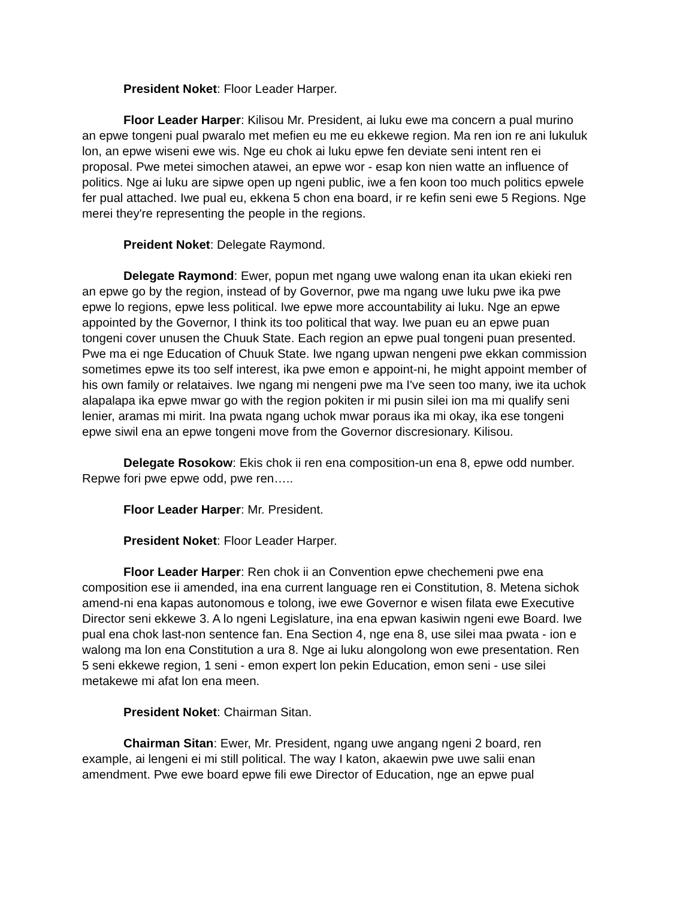President Noket: Floor Leader Harper.
Floor Leader Harper: Kilisou Mr. President, ai luku ewe ma concern a pual murino an epwe tongeni pual pwaralo met mefien eu me eu ekkewe region. Ma ren ion re ani lukuluk lon, an epwe wiseni ewe wis. Nge eu chok ai luku epwe fen deviate seni intent ren ei proposal. Pwe metei simochen atawei, an epwe wor - esap kon nien watte an influence of politics. Nge ai luku are sipwe open up ngeni public, iwe a fen koon too much politics epwele fer pual attached. Iwe pual eu, ekkena 5 chon ena board, ir re kefin seni ewe 5 Regions. Nge merei they're representing the people in the regions.
Preident Noket: Delegate Raymond.
Delegate Raymond: Ewer, popun met ngang uwe walong enan ita ukan ekieki ren an epwe go by the region, instead of by Governor, pwe ma ngang uwe luku pwe ika pwe epwe lo regions, epwe less political. Iwe epwe more accountability ai luku. Nge an epwe appointed by the Governor, I think its too political that way. Iwe puan eu an epwe puan tongeni cover unusen the Chuuk State. Each region an epwe pual tongeni puan presented. Pwe ma ei nge Education of Chuuk State. Iwe ngang upwan nengeni pwe ekkan commission sometimes epwe its too self interest, ika pwe emon e appoint-ni, he might appoint member of his own family or relataives. Iwe ngang mi nengeni pwe ma I've seen too many, iwe ita uchok alapalapa ika epwe mwar go with the region pokiten ir mi pusin silei ion ma mi qualify seni lenier, aramas mi mirit. Ina pwata ngang uchok mwar poraus ika mi okay, ika ese tongeni epwe siwil ena an epwe tongeni move from the Governor discresionary. Kilisou.
Delegate Rosokow: Ekis chok ii ren ena composition-un ena 8, epwe odd number. Repwe fori pwe epwe odd, pwe ren…..
Floor Leader Harper: Mr. President.
President Noket: Floor Leader Harper.
Floor Leader Harper: Ren chok ii an Convention epwe chechemeni pwe ena composition ese ii amended, ina ena current language ren ei Constitution, 8. Metena sichok amend-ni ena kapas autonomous e tolong, iwe ewe Governor e wisen filata ewe Executive Director seni ekkewe 3. A lo ngeni Legislature, ina ena epwan kasiwin ngeni ewe Board. Iwe pual ena chok last-non sentence fan. Ena Section 4, nge ena 8, use silei maa pwata - ion e walong ma lon ena Constitution a ura 8. Nge ai luku alongolong won ewe presentation. Ren 5 seni ekkewe region, 1 seni - emon expert lon pekin Education, emon seni - use silei metakewe mi afat lon ena meen.
President Noket: Chairman Sitan.
Chairman Sitan: Ewer, Mr. President, ngang uwe angang ngeni 2 board, ren example, ai lengeni ei mi still political. The way I katon, akaewin pwe uwe salii enan amendment. Pwe ewe board epwe fili ewe Director of Education, nge an epwe pual